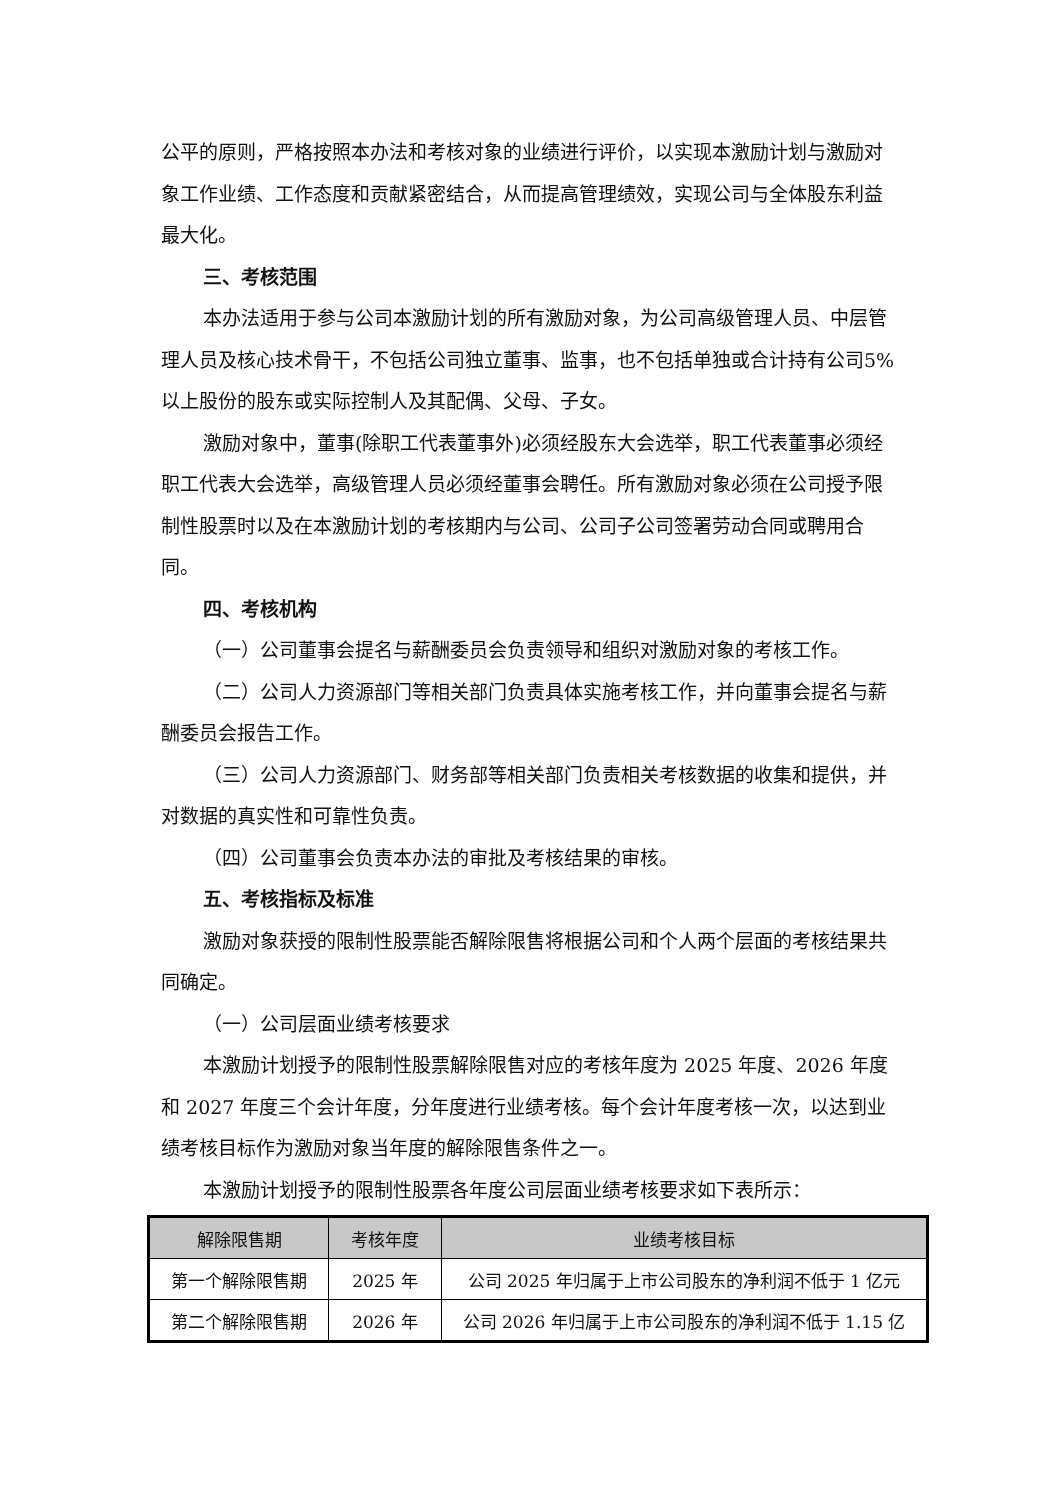公平的原则，严格按照本办法和考核对象的业绩进行评价，以实现本激励计划与激励对象工作业绩、工作态度和贡献紧密结合，从而提高管理绩效，实现公司与全体股东利益最大化。
三、考核范围
本办法适用于参与公司本激励计划的所有激励对象，为公司高级管理人员、中层管理人员及核心技术骨干，不包括公司独立董事、监事，也不包括单独或合计持有公司5%以上股份的股东或实际控制人及其配偶、父母、子女。
激励对象中，董事(除职工代表董事外)必须经股东大会选举，职工代表董事必须经职工代表大会选举，高级管理人员必须经董事会聘任。所有激励对象必须在公司授予限制性股票时以及在本激励计划的考核期内与公司、公司子公司签署劳动合同或聘用合同。
四、考核机构
（一）公司董事会提名与薪酬委员会负责领导和组织对激励对象的考核工作。
（二）公司人力资源部门等相关部门负责具体实施考核工作，并向董事会提名与薪酬委员会报告工作。
（三）公司人力资源部门、财务部等相关部门负责相关考核数据的收集和提供，并对数据的真实性和可靠性负责。
（四）公司董事会负责本办法的审批及考核结果的审核。
五、考核指标及标准
激励对象获授的限制性股票能否解除限售将根据公司和个人两个层面的考核结果共同确定。
（一）公司层面业绩考核要求
本激励计划授予的限制性股票解除限售对应的考核年度为 2025 年度、2026 年度和 2027 年度三个会计年度，分年度进行业绩考核。每个会计年度考核一次，以达到业绩考核目标作为激励对象当年度的解除限售条件之一。
本激励计划授予的限制性股票各年度公司层面业绩考核要求如下表所示：
| 解除限售期 | 考核年度 | 业绩考核目标 |
| --- | --- | --- |
| 第一个解除限售期 | 2025 年 | 公司 2025 年归属于上市公司股东的净利润不低于 1 亿元 |
| 第二个解除限售期 | 2026 年 | 公司 2026 年归属于上市公司股东的净利润不低于 1.15 亿 |